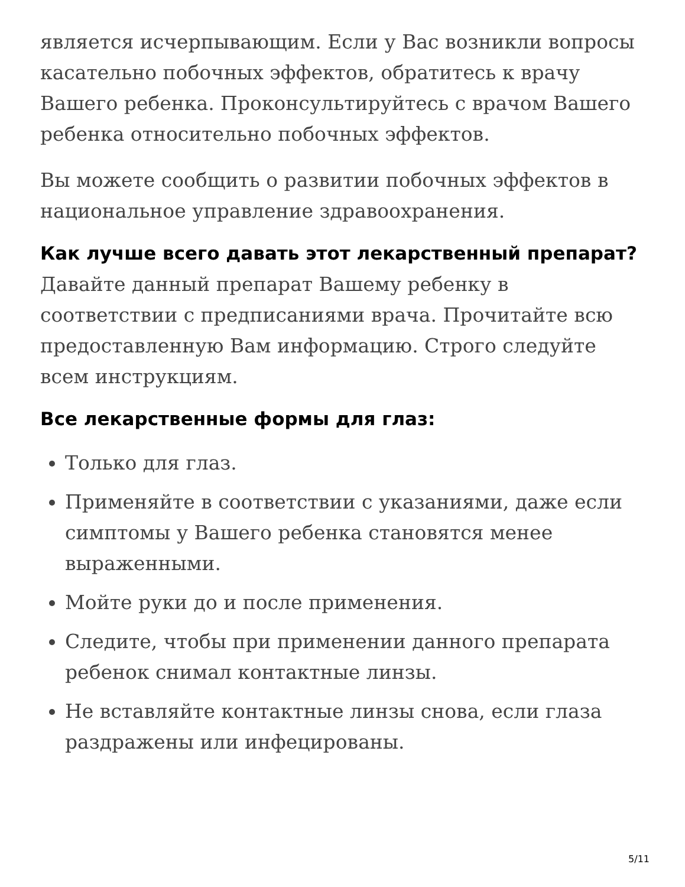является исчерпывающим. Если у Вас возникли вопросы касательно побочных эффектов, обратитесь к врачу Вашего ребенка. Проконсультируйтесь с врачом Вашего ребенка относительно побочных эффектов.
Вы можете сообщить о развитии побочных эффектов в национальное управление здравоохранения.
Как лучше всего давать этот лекарственный препарат?
Давайте данный препарат Вашему ребенку в соответствии с предписаниями врача. Прочитайте всю предоставленную Вам информацию. Строго следуйте всем инструкциям.
Все лекарственные формы для глаз:
Только для глаз.
Применяйте в соответствии с указаниями, даже если симптомы у Вашего ребенка становятся менее выраженными.
Мойте руки до и после применения.
Следите, чтобы при применении данного препарата ребенок снимал контактные линзы.
Не вставляйте контактные линзы снова, если глаза раздражены или инфецированы.
5/11